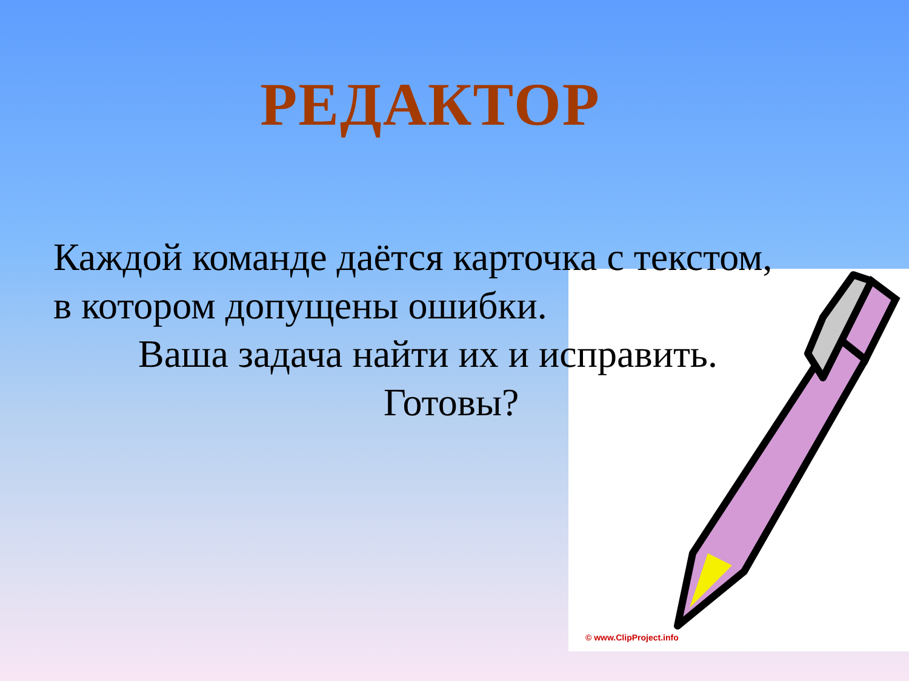РЕДАКТОР
Каждой команде даётся карточка с текстом,
в котором допущены ошибки.
Ваша задача найти их и исправить.
Готовы?
© www.ClipProject.info